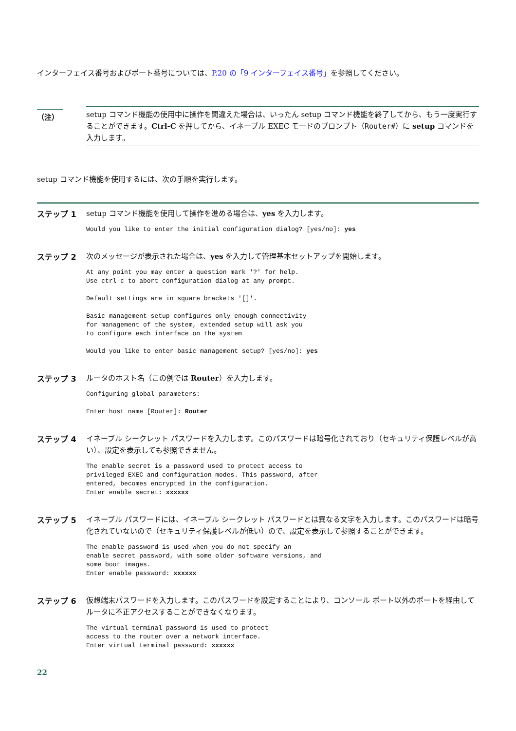インターフェイス番号およびポート番号については、P.20 の「9 インターフェイス番号」を参照してください。
（注）
setup コマンド機能の使用中に操作を間違えた場合は、いったん setup コマンド機能を終了してから、もう一度実行することができます。Ctrl-C を押してから、イネーブル EXEC モードのプロンプト（Router#）に setup コマンドを入力します。
setup コマンド機能を使用するには、次の手順を実行します。
ステップ 1
setup コマンド機能を使用して操作を進める場合は、yes を入力します。
Would you like to enter the initial configuration dialog? [yes/no]: yes
ステップ 2
次のメッセージが表示された場合は、yes を入力して管理基本セットアップを開始します。
At any point you may enter a question mark '?' for help.
Use ctrl-c to abort configuration dialog at any prompt.

Default settings are in square brackets '[]'.

Basic management setup configures only enough connectivity
for management of the system, extended setup will ask you
to configure each interface on the system

Would you like to enter basic management setup? [yes/no]: yes
ステップ 3
ルータのホスト名（この例では Router）を入力します。
Configuring global parameters:

Enter host name [Router]: Router
ステップ 4
イネーブル シークレット パスワードを入力します。このパスワードは暗号化されており（セキュリティ保護レベルが高い）、設定を表示しても参照できません。
The enable secret is a password used to protect access to
privileged EXEC and configuration modes. This password, after
entered, becomes encrypted in the configuration.
Enter enable secret: xxxxxx
ステップ 5
イネーブル パスワードには、イネーブル シークレット パスワードとは異なる文字を入力します。このパスワードは暗号化されていないので（セキュリティ保護レベルが低い）ので、設定を表示して参照することができます。
The enable password is used when you do not specify an
enable secret password, with some older software versions, and
some boot images.
Enter enable password: xxxxxx
ステップ 6
仮想端末パスワードを入力します。このパスワードを設定することにより、コンソール ポート以外のポートを経由してルータに不正アクセスすることができなくなります。
The virtual terminal password is used to protect
access to the router over a network interface.
Enter virtual terminal password: xxxxxx
22